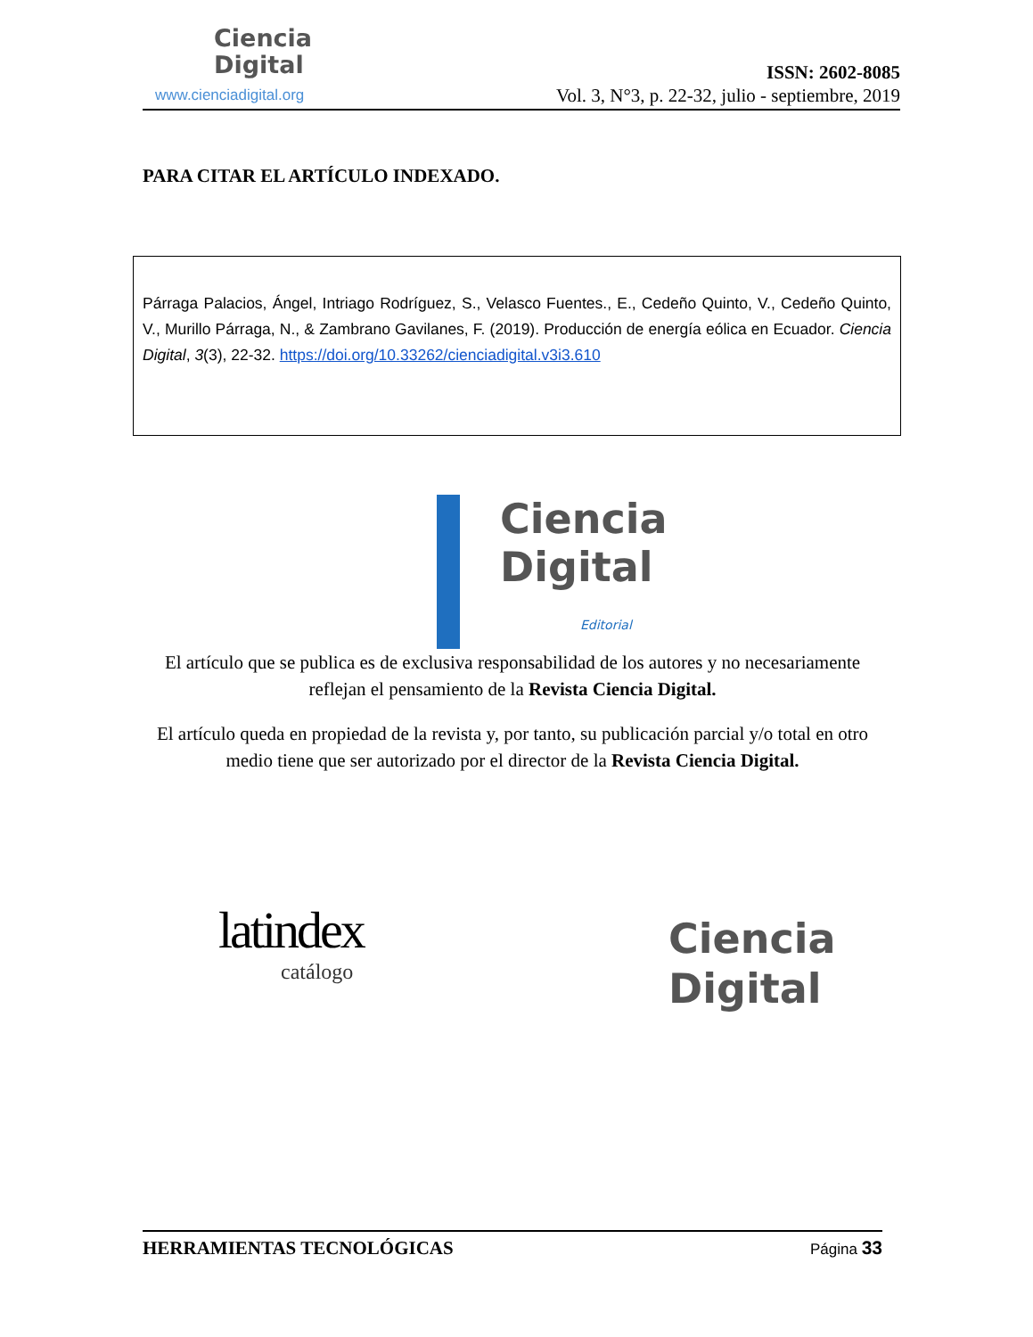Ciencia
Digital
www.cienciadigital.org
ISSN: 2602-8085
Vol. 3, N°3, p. 22-32, julio - septiembre, 2019
PARA CITAR EL ARTÍCULO INDEXADO.
Párraga Palacios, Ángel, Intriago Rodríguez, S., Velasco Fuentes., E., Cedeño Quinto, V., Cedeño Quinto, V., Murillo Párraga, N., & Zambrano Gavilanes, F. (2019). Producción de energía eólica en Ecuador. Ciencia Digital, 3(3), 22-32. https://doi.org/10.33262/cienciadigital.v3i3.610
Ciencia
Digital
Editorial
El artículo que se publica es de exclusiva responsabilidad de los autores y no necesariamente reflejan el pensamiento de la Revista Ciencia Digital.
El artículo queda en propiedad de la revista y, por tanto, su publicación parcial y/o total en otro medio tiene que ser autorizado por el director de la Revista Ciencia Digital.
latindex
catálogo
Ciencia
Digital
HERRAMIENTAS TECNOLÓGICAS Página 33